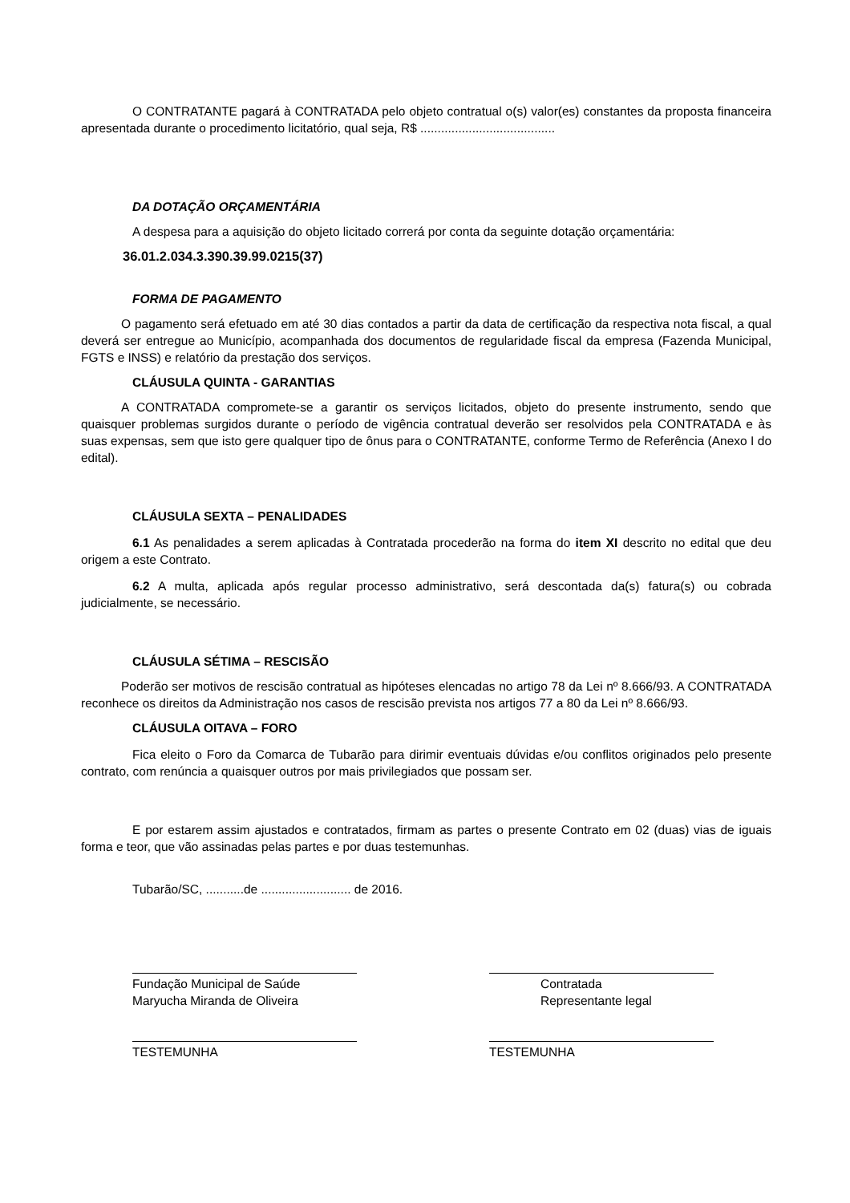O CONTRATANTE pagará à CONTRATADA pelo objeto contratual o(s) valor(es) constantes da proposta financeira apresentada durante o procedimento licitatório, qual seja, R$ .......................................
DA DOTAÇÃO ORÇAMENTÁRIA
A despesa para a aquisição do objeto licitado correrá por conta da seguinte dotação orçamentária:
36.01.2.034.3.390.39.99.0215(37)
FORMA DE PAGAMENTO
O pagamento será efetuado em até 30 dias contados a partir da data de certificação da respectiva nota fiscal, a qual deverá ser entregue ao Município, acompanhada dos documentos de regularidade fiscal da empresa (Fazenda Municipal, FGTS e INSS) e relatório da prestação dos serviços.
CLÁUSULA QUINTA - GARANTIAS
A CONTRATADA compromete-se a garantir os serviços licitados, objeto do presente instrumento, sendo que quaisquer problemas surgidos durante o período de vigência contratual deverão ser resolvidos pela CONTRATADA e às suas expensas, sem que isto gere qualquer tipo de ônus para o CONTRATANTE, conforme Termo de Referência (Anexo I do edital).
CLÁUSULA SEXTA – PENALIDADES
6.1 As penalidades a serem aplicadas à Contratada procederão na forma do item XI descrito no edital que deu origem a este Contrato.
6.2 A multa, aplicada após regular processo administrativo, será descontada da(s) fatura(s) ou cobrada judicialmente, se necessário.
CLÁUSULA SÉTIMA – RESCISÃO
Poderão ser motivos de rescisão contratual as hipóteses elencadas no artigo 78 da Lei nº 8.666/93. A CONTRATADA reconhece os direitos da Administração nos casos de rescisão prevista nos artigos 77 a 80 da Lei nº 8.666/93.
CLÁUSULA OITAVA – FORO
Fica eleito o Foro da Comarca de Tubarão para dirimir eventuais dúvidas e/ou conflitos originados pelo presente contrato, com renúncia a quaisquer outros por mais privilegiados que possam ser.
E por estarem assim ajustados e contratados, firmam as partes o presente Contrato em 02 (duas) vias de iguais forma e teor, que vão assinadas pelas partes e por duas testemunhas.
Tubarão/SC, ...........de .......................... de 2016.
Fundação Municipal de Saúde
Maryucha Miranda de Oliveira
Contratada
Representante legal
TESTEMUNHA TESTEMUNHA